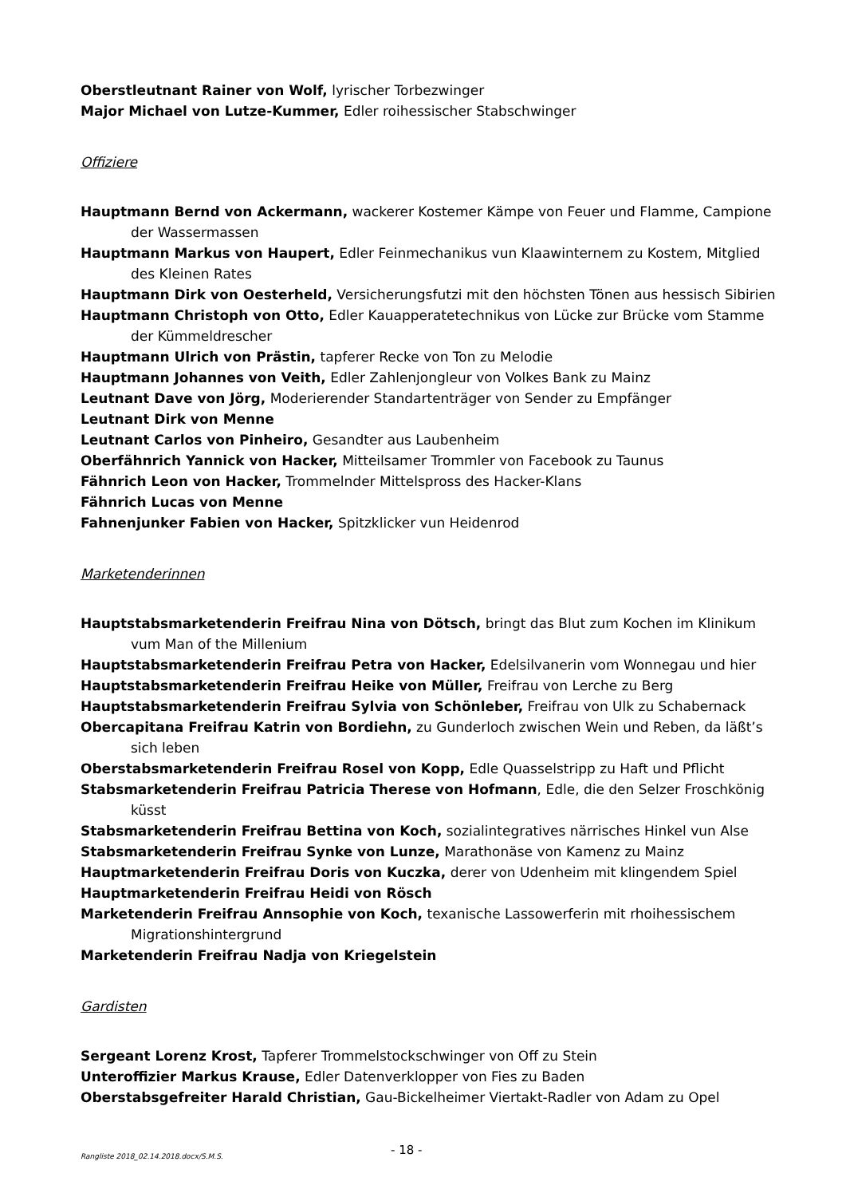Oberstleutnant Rainer von Wolf, lyrischer Torbezwinger
Major Michael von Lutze-Kummer, Edler roihessischer Stabschwinger
Offiziere
Hauptmann Bernd von Ackermann, wackerer Kostemer Kämpe von Feuer und Flamme, Campione der Wassermassen
Hauptmann Markus von Haupert, Edler Feinmechanikus vun Klaawinternem zu Kostem, Mitglied des Kleinen Rates
Hauptmann Dirk von Oesterheld, Versicherungsfutzi mit den höchsten Tönen aus hessisch Sibirien
Hauptmann Christoph von Otto, Edler Kauapperatetechnikus von Lücke zur Brücke vom Stamme der Kümmeldrescher
Hauptmann Ulrich von Prästin, tapferer Recke von Ton zu Melodie
Hauptmann Johannes von Veith, Edler Zahlenjongleur von Volkes Bank zu Mainz
Leutnant Dave von Jörg, Moderierender Standartenträger von Sender zu Empfänger
Leutnant Dirk von Menne
Leutnant Carlos von Pinheiro, Gesandter aus Laubenheim
Oberfähnrich Yannick von Hacker, Mitteilsamer Trommler von Facebook zu Taunus
Fähnrich Leon von Hacker, Trommelnder Mittelspross des Hacker-Klans
Fähnrich Lucas von Menne
Fahnenjunker Fabien von Hacker, Spitzklicker vun Heidenrod
Marketenderinnen
Hauptstabsmarketenderin Freifrau Nina von Dötsch, bringt das Blut zum Kochen im Klinikum vum Man of the Millenium
Hauptstabsmarketenderin Freifrau Petra von Hacker, Edelsilvanerin vom Wonnegau und hier
Hauptstabsmarketenderin Freifrau Heike von Müller, Freifrau von Lerche zu Berg
Hauptstabsmarketenderin Freifrau Sylvia von Schönleber, Freifrau von Ulk zu Schabernack
Obercapitana Freifrau Katrin von Bordiehn, zu Gunderloch zwischen Wein und Reben, da läßt’s sich leben
Oberstabsmarketenderin Freifrau Rosel von Kopp, Edle Quasselstripp zu Haft und Pflicht
Stabsmarketenderin Freifrau Patricia Therese von Hofmann, Edle, die den Selzer Froschkönig küsst
Stabsmarketenderin Freifrau Bettina von Koch, sozialintegratives närrisches Hinkel vun Alse
Stabsmarketenderin Freifrau Synke von Lunze, Marathonäse von Kamenz zu Mainz
Hauptmarketenderin Freifrau Doris von Kuczka, derer von Udenheim mit klingendem Spiel
Hauptmarketenderin Freifrau Heidi von Rösch
Marketenderin Freifrau Annsophie von Koch, texanische Lassowerferin mit rhoihessischem Migrationshintergrund
Marketenderin Freifrau Nadja von Kriegelstein
Gardisten
Sergeant Lorenz Krost, Tapferer Trommelstockschwinger von Off zu Stein
Unteroffizier Markus Krause, Edler Datenverklopper von Fies zu Baden
Oberstabsgefreiter Harald Christian, Gau-Bickelheimer Viertakt-Radler von Adam zu Opel
Rangliste 2018_02.14.2018.docx/S.M.S. - 18 -